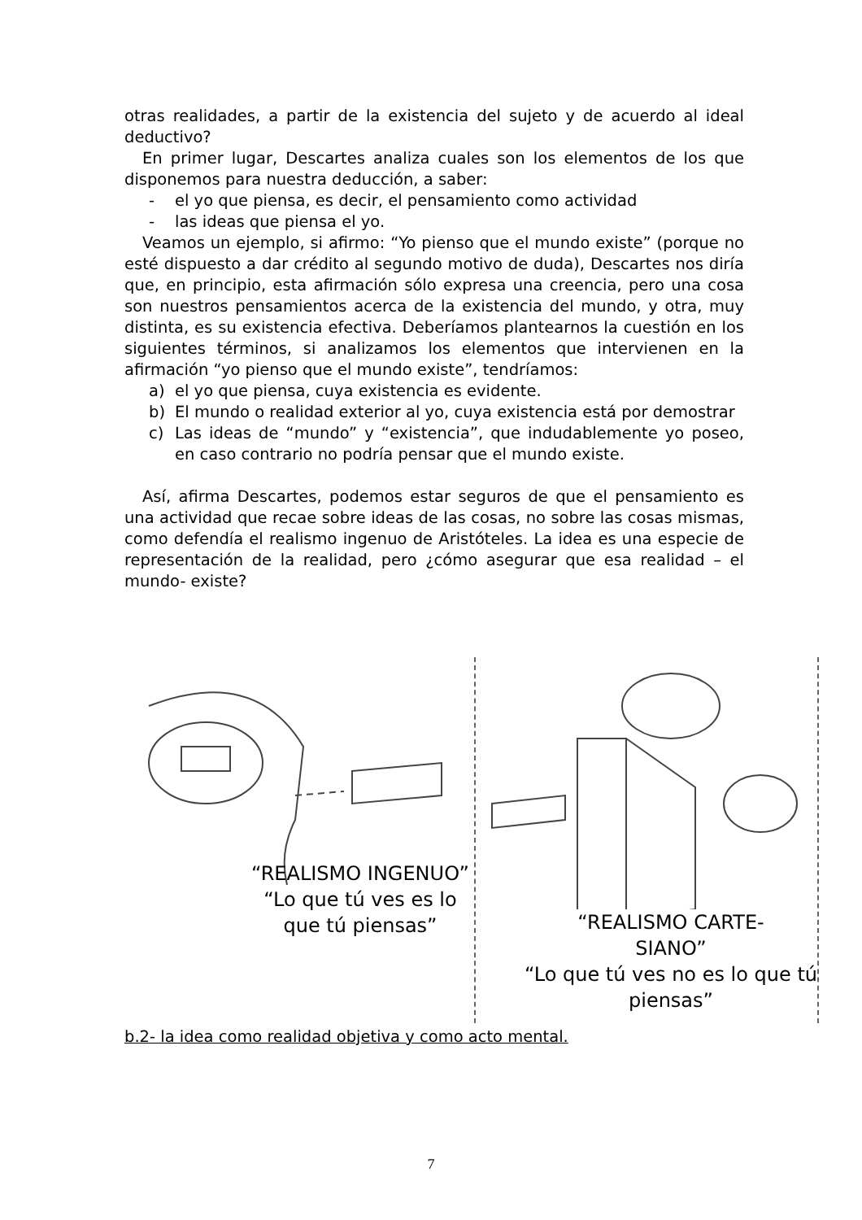otras realidades, a partir de la existencia del sujeto y de acuerdo al ideal deductivo?
En primer lugar, Descartes analiza cuales son los elementos de los que disponemos para nuestra deducción, a saber:
- el yo que piensa, es decir, el pensamiento como actividad
- las ideas que piensa el yo.
Veamos un ejemplo, si afirmo: “Yo pienso que el mundo existe” (porque no esté dispuesto a dar crédito al segundo motivo de duda), Descartes nos diría que, en principio, esta afirmación sólo expresa una creencia, pero una cosa son nuestros pensamientos acerca de la existencia del mundo, y otra, muy distinta, es su existencia efectiva. Deberíamos plantearnos la cuestión en los siguientes términos, si analizamos los elementos que intervienen en la afirmación “yo pienso que el mundo existe”, tendríamos:
a) el yo que piensa, cuya existencia es evidente.
b) El mundo o realidad exterior al yo, cuya existencia está por demostrar
c) Las ideas de “mundo” y “existencia”, que indudablemente yo poseo, en caso contrario no podría pensar que el mundo existe.
Así, afirma Descartes, podemos estar seguros de que el pensamiento es una actividad que recae sobre ideas de las cosas, no sobre las cosas mismas, como defendía el realismo ingenuo de Aristóteles. La idea es una especie de representación de la realidad, pero ¿cómo asegurar que esa realidad – el mundo- existe?
“REALISMO INGENUO”
“Lo que tú ves es lo que tú piensas”
“REALISMO CARTE-
SIANO”
“Lo que tú ves no es lo que tú piensas”
b.2- la idea como realidad objetiva y como acto mental.
7